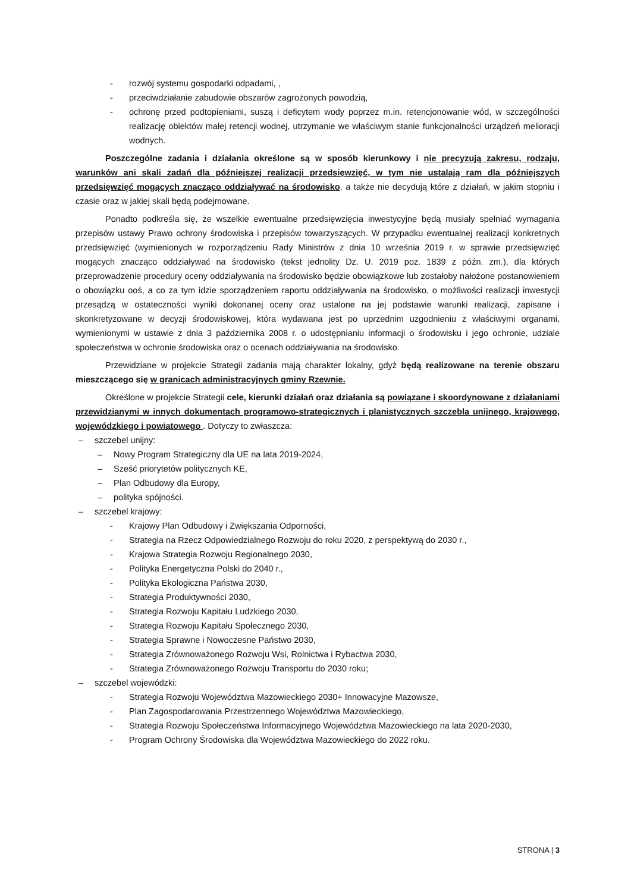- rozwój systemu gospodarki odpadami, ,
- przeciwdziałanie zabudowie obszarów zagrożonych powodzią,
- ochronę przed podtopieniami, suszą i deficytem wody poprzez m.in. retencjonowanie wód, w szczególności realizację obiektów małej retencji wodnej, utrzymanie we właściwym stanie funkcjonalności urządzeń melioracji wodnych.
Poszczególne zadania i działania określone są w sposób kierunkowy i nie precyzują zakresu, rodzaju, warunków ani skali zadań dla późniejszej realizacji przedsięwzięć, w tym nie ustalają ram dla późniejszych przedsięwzięć mogących znacząco oddziaływać na środowisko, a także nie decydują które z działań, w jakim stopniu i czasie oraz w jakiej skali będą podejmowane.
Ponadto podkreśla się, że wszelkie ewentualne przedsięwzięcia inwestycyjne będą musiały spełniać wymagania przepisów ustawy Prawo ochrony środowiska i przepisów towarzyszących. W przypadku ewentualnej realizacji konkretnych przedsięwzięć (wymienionych w rozporządzeniu Rady Ministrów z dnia 10 września 2019 r. w sprawie przedsięwzięć mogących znacząco oddziaływać na środowisko (tekst jednolity Dz. U. 2019 poz. 1839 z późn. zm.), dla których przeprowadzenie procedury oceny oddziaływania na środowisko będzie obowiązkowe lub zostałoby nałożone postanowieniem o obowiązku ooś, a co za tym idzie sporządzeniem raportu oddziaływania na środowisko, o możliwości realizacji inwestycji przesądzą w ostateczności wyniki dokonanej oceny oraz ustalone na jej podstawie warunki realizacji, zapisane i skonkretyzowane w decyzji środowiskowej, która wydawana jest po uprzednim uzgodnieniu z właściwymi organami, wymienionymi w ustawie z dnia 3 października 2008 r. o udostępnianiu informacji o środowisku i jego ochronie, udziale społeczeństwa w ochronie środowiska oraz o ocenach oddziaływania na środowisko.
Przewidziane w projekcie Strategii zadania mają charakter lokalny, gdyż będą realizowane na terenie obszaru mieszczącego się w granicach administracyjnych gminy Rzewnie.
Określone w projekcie Strategii cele, kierunki działań oraz działania są powiązane i skoordynowane z działaniami przewidzianymi w innych dokumentach programowo-strategicznych i planistycznych szczebla unijnego, krajowego, wojewódzkiego i powiatowego . Dotyczy to zwłaszcza:
– szczebel unijny:
– Nowy Program Strategiczny dla UE na lata 2019-2024,
– Sześć priorytetów politycznych KE,
– Plan Odbudowy dla Europy,
– polityka spójności.
– szczebel krajowy:
- Krajowy Plan Odbudowy i Zwiększania Odporności,
- Strategia na Rzecz Odpowiedzialnego Rozwoju do roku 2020, z perspektywą do 2030 r.,
- Krajowa Strategia Rozwoju Regionalnego 2030,
- Polityka Energetyczna Polski do 2040 r.,
- Polityka Ekologiczna Państwa 2030,
- Strategia Produktywności 2030,
- Strategia Rozwoju Kapitału Ludzkiego 2030,
- Strategia Rozwoju Kapitału Społecznego 2030,
- Strategia Sprawne i Nowoczesne Państwo 2030,
- Strategia Zrównoważonego Rozwoju Wsi, Rolnictwa i Rybactwa 2030,
- Strategia Zrównoważonego Rozwoju Transportu do 2030 roku;
– szczebel wojewódzki:
- Strategia Rozwoju Województwa Mazowieckiego 2030+ Innowacyjne Mazowsze,
- Plan Zagospodarowania Przestrzennego Województwa Mazowieckiego,
- Strategia Rozwoju Społeczeństwa Informacyjnego Województwa Mazowieckiego na lata 2020-2030,
- Program Ochrony Środowiska dla Województwa Mazowieckiego do 2022 roku.
STRONA | 3